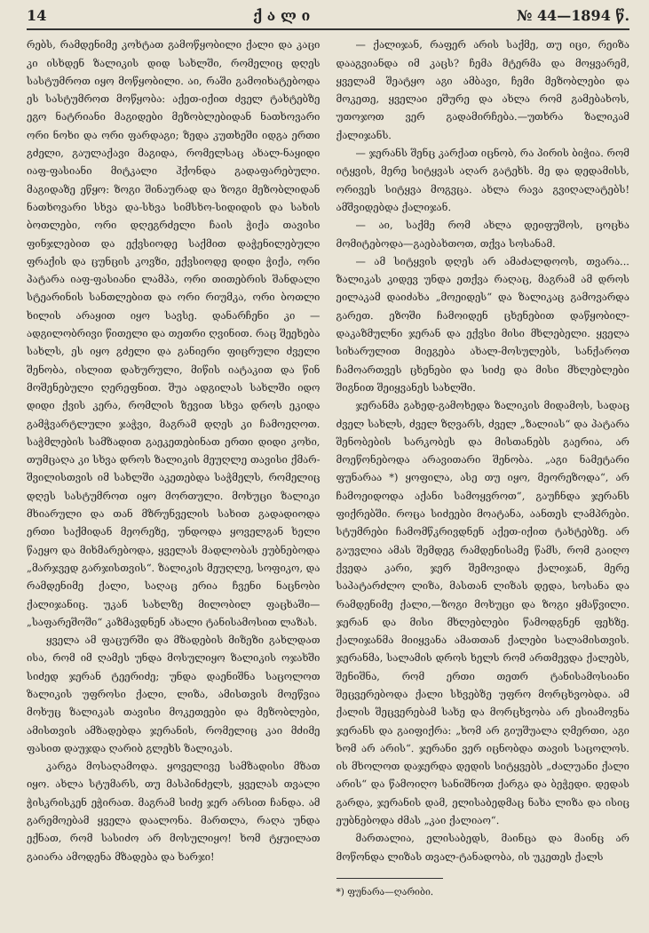14 ქ ა ლ ი № 44—1894 წ.
რებს, რამდენიმე კოხტათ გამოწყობილი ქალი და კაცი კი ისხდენ ზალიკის დიდ სახლში, რომელიც დღეს სასტუმროთ იყო მოწყობილი. აი, რაში გამოიხატებოდა ეს სასტუმროთ მოწყობა: აქეთ-იქით ძველ ტახტებზე ეგო ნატრიანი მაგიდები მეზობლებიდან ნათხოვარი ორი ნოხი და ორი ფარდაგი; ზედა კუთხეში იდგა ერთი გძელი, გაულაქავი მაგიდა, რომელსაც ახალ-ნაყიდი იაფ-ფასიანი მიტკალი ჰქონდა გადაფარებული. მაგიდაზე ეწყო: ზოგი შინაურად და ზოგი მეზობლიდან ნათხოვარი სხვა და-სხვა სიმსხო-სიდიდის და სახის ბოთლები, ორი დღეგრძელი ჩაის ჭიქა თავისი ფინჯლებით და ექვსიოდე საქმით დაჭენილებული ფრაქის და ცუნცის კოვზი, ექვსიოდე დიდი ჭიქა, ორი პატარა იაფ-ფასიანი ლამპა, ორი თითებრის შანდალი სტეარინის სანთლებით და ორი რიუმკა, ორი ბოთლი ხილის არაყით იყო სავსე. დანარჩენი კი — ადგილობრივი წითელი და თეთრი ღვინით. რაც შეეხება სახლს, ეს იყო გძელი და განიერი ფიცრული ძველი შენობა, ისლით დახურული, მიწის იატაკით და წინ მოშენებული ღერეფნით. შუა ადგილას სახლში იდო დიდი ქვის კერა, რომლის ზევით სხვა დროს ეკიდა გამჭვარტლული ჯაჭვი, მაგრამ დღეს კი ჩამოეღოთ. საჭმლების სამზადით გაეკეთებინათ ერთი დიდი კოხი, თუმცაღა კი სხვა დროს ზალიკის მეუღლე თავისი ქმარ-შვილისთვის იმ სახლში აკეთებდა საჭმელს, რომელიც დღეს სასტუმროთ იყო მორთული. მოხუცი ზალიკი მხიარული და თან მზრუნველის სახით გადადიოდა ერთი საქმიდან მეორეზე, უნდოდა ყოველგან ხელი წაეყო და მიხმარებოდა, ყველას მადლობას ეუბნებოდა „მარჯვედ გარჯისთვის“. ზალიკის მეუღლე, სოფიკო, და რამდენიმე ქალი, საღაც ერია ჩვენი ნაცნობი ქალიჯანიც. უკან სახლზე მილობილ ფაცხაში—„საფარეშოში“ კაზმავდნენ ახალი ტანისამოსით ლაზას.
ყველა ამ ფაცურში და მზადების მიზეზი გახლდათ ისა, რომ იმ ღამეს უნდა მოსულიყო ზალიკის ოჯახში სიძედ ჯერან ტეერიძე; უნდა დაენიშნა საცოლოთ ზალიკის უფროსი ქალი, ლიზა, ამისთვის მოეწვია მოხუც ზალიკას თავისი მოკეთეები და მეზობლები, ამისთვის ამზადებდა ჯერანის, რომელიც კაი მძიმე ფასით დაუჯდა ღარიბ გლეხს ზალიკას.
კარგა მოსაღამოდა. ყოველივე სამზადისი მზათ იყო. ახლა სტუმარს, თუ მასპინძელს, ყველას თვალი ჭისკრისკენ ეჭირათ. მაგრამ სიძე ჯერ არსით ჩანდა. ამ გარემოებამ ყველა დაალონა. მართლა, რაღა უნდა ექნათ, რომ სასიძო არ მოსულიყო! ხომ ტყუილათ გაიარა ამოდენა მზადება და ხარჯი!
— ქალიჯან, რაფერ არის საქმე, თუ იცი, რეიზა დააგვიანდა იმ კაცს? ჩემა მტერმა და მოყვარემ, ყველამ შეატყო აგი ამბავი, ჩემი მეზობლები და მოკეთე, ყველაი ეშურე და ახლა რომ გამებახოს, უთოჯოთ ვერ გადამირჩება.—უთხრა ზალიკამ ქალიჯანს.
— ჯერანს შენც კარქათ იცნობ, რა პირის ბიჭია. რომ იტყვის, მერე სიტყვას აღარ გატეხს. მე და დედამისს, ორივეს სიტყვა მოგვცა. ახლა რავა გვიღალატებს! ამშვიდებდა ქალიჯან.
— აი, საქმე რომ ახლა დეიფუშოს, ცოცხა მომიტებოდა—გაებახთოთ, თქვა სოსანამ.
— ამ სიტყვის დღეს არ ამაძალდოოს, თვარა... ზალიკას კიდევ უნდა ეთქვა რაღაც, მაგრამ ამ დროს ეილაკამ დაიძახა „მოეიდეს“ და ზალიკაც გამოვარდა გარეთ. ეზოში ჩამოიდენ ცხენებით დაწყობილ-დაკაზმულნი ჯერან და ექვსი მისი მხლებელი. ყველა სიხარულით მიეგება ახალ-მოსულებს, სანქაროთ ჩამოართვეს ცხენები და სიძე და მისი მხლებლები შიგნით შეიყვანეს სახლში.
ჯერანმა გახედ-გამოხედა ზალიკის მიდამოს, სადაც ძველ სახლს, ძველ ზღვარს, ძველ „ზალიას“ და პატარა შენობების სარკობეს და მისთანებს გაერია, არ მოეწონებოდა არავითარი შენობა. „აგი ნამეტარი ფუნარაა *) ყოფილა, ასე თუ იყო, მეორეზოდა“, არ ჩამოეიდოდა აქანი სამოყვროთ“, გაუჩნდა ჯერანს ფიქრებში. როცა სიძეები მოატანა, აანთეს ლამპრები. სტუმრები ჩამომწკრივდნენ აქეთ-იქით ტახტებზე. არ გაუვლია ამას შემდეგ რამდენისამე წამს, რომ გაიღო ქვედა კარი, ჯერ შემოვიდა ქალიჯან, მერე საპატარძლო ლიზა, მასთან ლიზას დედა, სოსანა და რამდენიმე ქალი,—ზოგი მოხუცი და ზოგი ყმაწვილი. ჯერან და მისი მხლებლები წამოდგნენ ფეხზე. ქალიჯანმა მიიყვანა ამათთან ქალები სალამისთვის. ჯერანმა, სალამის დროს ხელს რომ ართმევდა ქალებს, შენიშნა, რომ ერთი თეთრ ტანისამოსიანი შეცვერებოდა ქალი სხვებზე უფრო მორცხვობდა. ამ ქალის შეცვერებამ სახე და მორცხვობა არ ესიამოვნა ჯერანს და გაიფიქრა: „ხომ არ გიუშუალა ღმერთი, აგი ხომ არ არის“. ჯერანი ვერ იცნობდა თავის საცოლოს. ის მხოლოთ დაჯერდა დედის სიტყვებს „ძალუანი ქალი არის“ და წამოიღო სანიშნოთ ქარგა და ბეჭედი. დედას გარდა, ჯერანის დამ, ელისაბედმაც ნახა ლიზა და ისიც ეუბნებოდა ძმას „კაი ქალიაო“.
მართალია, ელისაბედს, მაინცა და მაინც არ მოწონდა ლიზას თვალ-ტანადობა, ის უკეთეს ქალს
*) ფუნარა—ღარიბი.